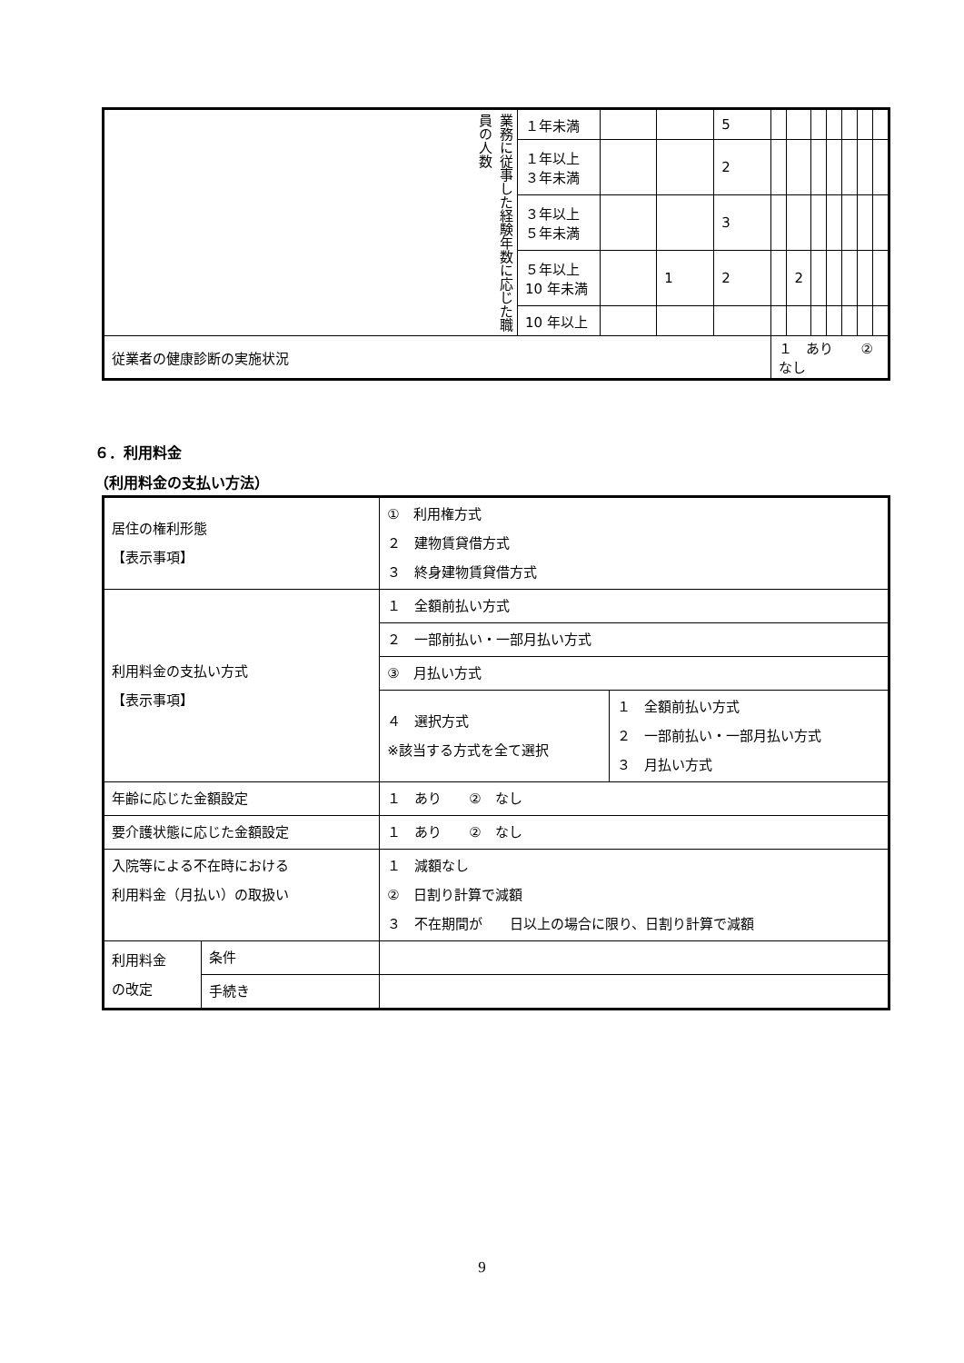| 業務に従事した経験年数に応じた職員の人数 | １年未満 | | | 5 | | | | | | | |
| | １年以上 ３年未満 | | | 2 | | | | | | | |
| | ３年以上 ５年未満 | | | 3 | | | | | | | |
| | ５年以上 10 年未満 | | 1 | 2 | | 2 | | | | | |
| | 10 年以上 | | | | | | | | | | |
| 従業者の健康診断の実施状況 | | | | | １ あり ② なし | | | | | | |
６．利用料金
（利用料金の支払い方法）
| 居住の権利形態 【表示事項】 | | ① 利用権方式 ２ 建物賃貸借方式 ３ 終身建物賃貸借方式 | |
| 利用料金の支払い方式 【表示事項】 | | １ 全額前払い方式 | |
| | | ２ 一部前払い・一部月払い方式 | |
| | | ③ 月払い方式 | |
| | | ４ 選択方式 ※該当する方式を全て選択 | １ 全額前払い方式 ２ 一部前払い・一部月払い方式 ３ 月払い方式 |
| 年齢に応じた金額設定 | | １ あり ② なし | |
| 要介護状態に応じた金額設定 | | １ あり ② なし | |
| 入院等による不在時における 利用料金（月払い）の取扱い | | １ 減額なし ② 日割り計算で減額 ３ 不在期間が 日以上の場合に限り、日割り計算で減額 | |
| 利用料金 の改定 | 条件 | | |
| | 手続き | | |
9